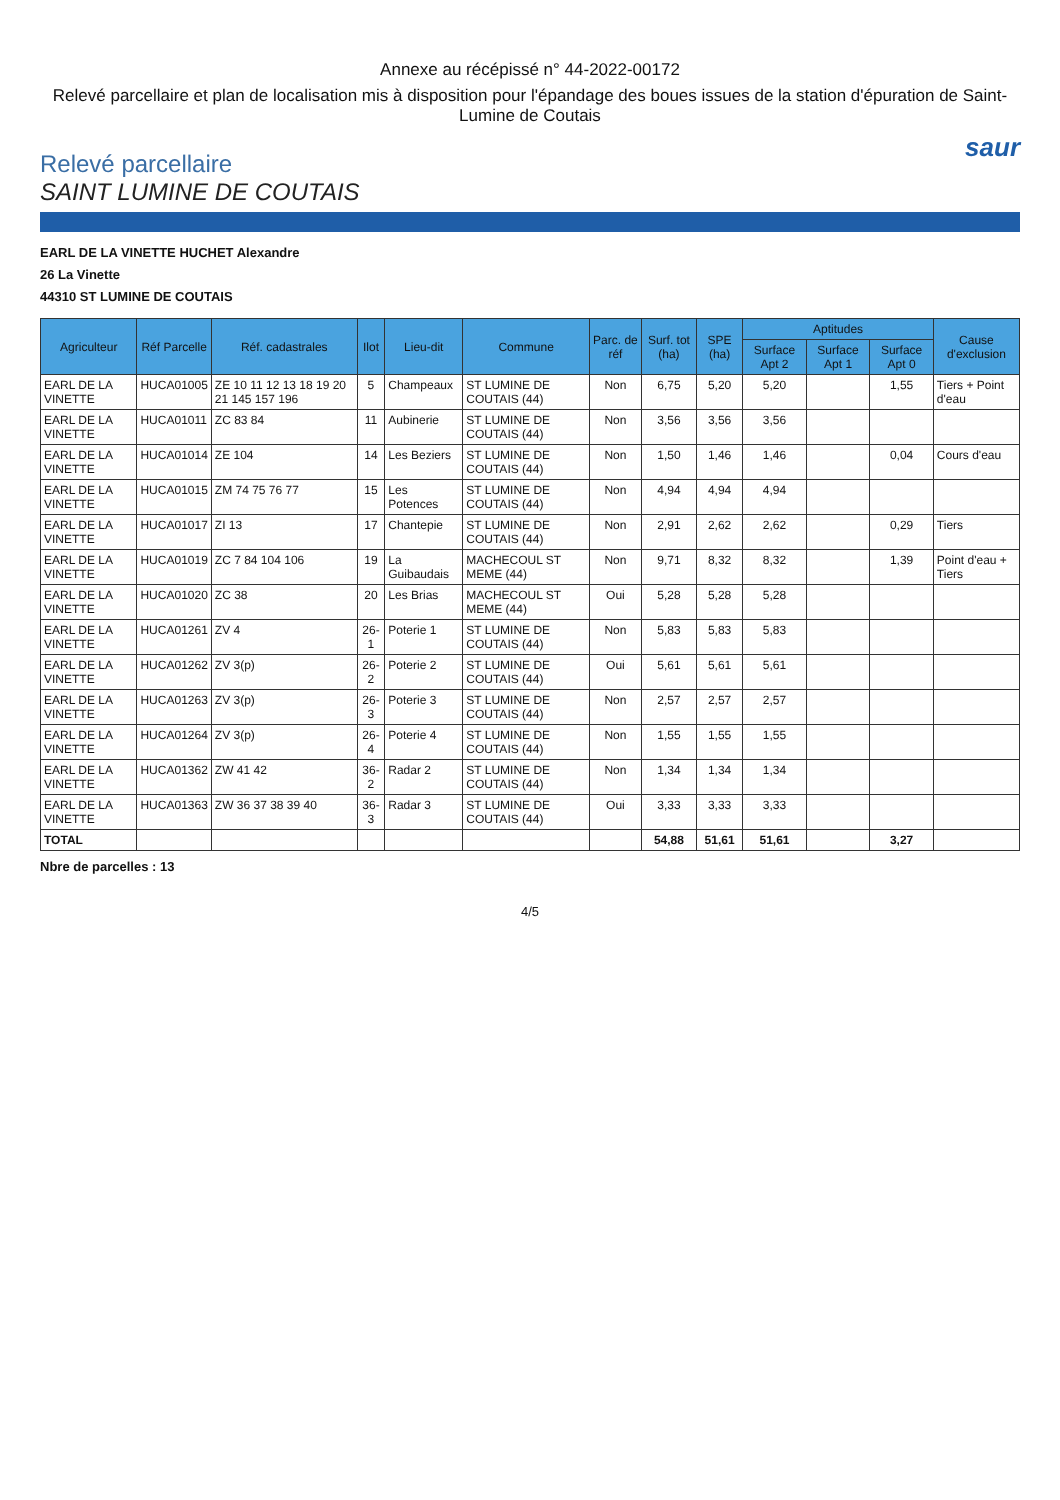Annexe au récépissé n° 44-2022-00172
Relevé parcellaire et plan de localisation mis à disposition pour l'épandage des boues issues de la station d'épuration de Saint-Lumine de Coutais
saur
Relevé parcellaire
SAINT LUMINE DE COUTAIS
EARL DE LA VINETTE HUCHET Alexandre
26 La Vinette
44310 ST LUMINE DE COUTAIS
| Agriculteur | Réf Parcelle | Réf. cadastrales | Ilot | Lieu-dit | Commune | Parc. de réf | Surf. tot (ha) | SPE (ha) | Aptitudes | | | Cause d'exclusion |
| --- | --- | --- | --- | --- | --- | --- | --- | --- | --- | --- | --- | --- |
| | | | | | | | | | Surface Apt 2 | Surface Apt 1 | Surface Apt 0 | |
| EARL DE LA VINETTE | HUCA01005 | ZE 10 11 12 13 18 19 20 21 145 157 196 | 5 | Champeaux | ST LUMINE DE COUTAIS (44) | Non | 6,75 | 5,20 | 5,20 | | 1,55 | Tiers + Point d'eau |
| EARL DE LA VINETTE | HUCA01011 | ZC 83 84 | 11 | Aubinerie | ST LUMINE DE COUTAIS (44) | Non | 3,56 | 3,56 | 3,56 | | | |
| EARL DE LA VINETTE | HUCA01014 | ZE 104 | 14 | Les Beziers | ST LUMINE DE COUTAIS (44) | Non | 1,50 | 1,46 | 1,46 | | 0,04 | Cours d'eau |
| EARL DE LA VINETTE | HUCA01015 | ZM 74 75 76 77 | 15 | Les Potences | ST LUMINE DE COUTAIS (44) | Non | 4,94 | 4,94 | 4,94 | | | |
| EARL DE LA VINETTE | HUCA01017 | ZI 13 | 17 | Chantepie | ST LUMINE DE COUTAIS (44) | Non | 2,91 | 2,62 | 2,62 | | 0,29 | Tiers |
| EARL DE LA VINETTE | HUCA01019 | ZC 7 84 104 106 | 19 | La Guibaudais | MACHECOUL ST MEME (44) | Non | 9,71 | 8,32 | 8,32 | | 1,39 | Point d'eau + Tiers |
| EARL DE LA VINETTE | HUCA01020 | ZC 38 | 20 | Les Brias | MACHECOUL ST MEME (44) | Oui | 5,28 | 5,28 | 5,28 | | | |
| EARL DE LA VINETTE | HUCA01261 | ZV 4 | 26-1 | Poterie 1 | ST LUMINE DE COUTAIS (44) | Non | 5,83 | 5,83 | 5,83 | | | |
| EARL DE LA VINETTE | HUCA01262 | ZV 3(p) | 26-2 | Poterie 2 | ST LUMINE DE COUTAIS (44) | Oui | 5,61 | 5,61 | 5,61 | | | |
| EARL DE LA VINETTE | HUCA01263 | ZV 3(p) | 26-3 | Poterie 3 | ST LUMINE DE COUTAIS (44) | Non | 2,57 | 2,57 | 2,57 | | | |
| EARL DE LA VINETTE | HUCA01264 | ZV 3(p) | 26-4 | Poterie 4 | ST LUMINE DE COUTAIS (44) | Non | 1,55 | 1,55 | 1,55 | | | |
| EARL DE LA VINETTE | HUCA01362 | ZW 41 42 | 36-2 | Radar 2 | ST LUMINE DE COUTAIS (44) | Non | 1,34 | 1,34 | 1,34 | | | |
| EARL DE LA VINETTE | HUCA01363 | ZW 36 37 38 39 40 | 36-3 | Radar 3 | ST LUMINE DE COUTAIS (44) | Oui | 3,33 | 3,33 | 3,33 | | | |
| TOTAL | | | | | | | 54,88 | 51,61 | 51,61 | | 3,27 | |
Nbre de parcelles : 13
4/5